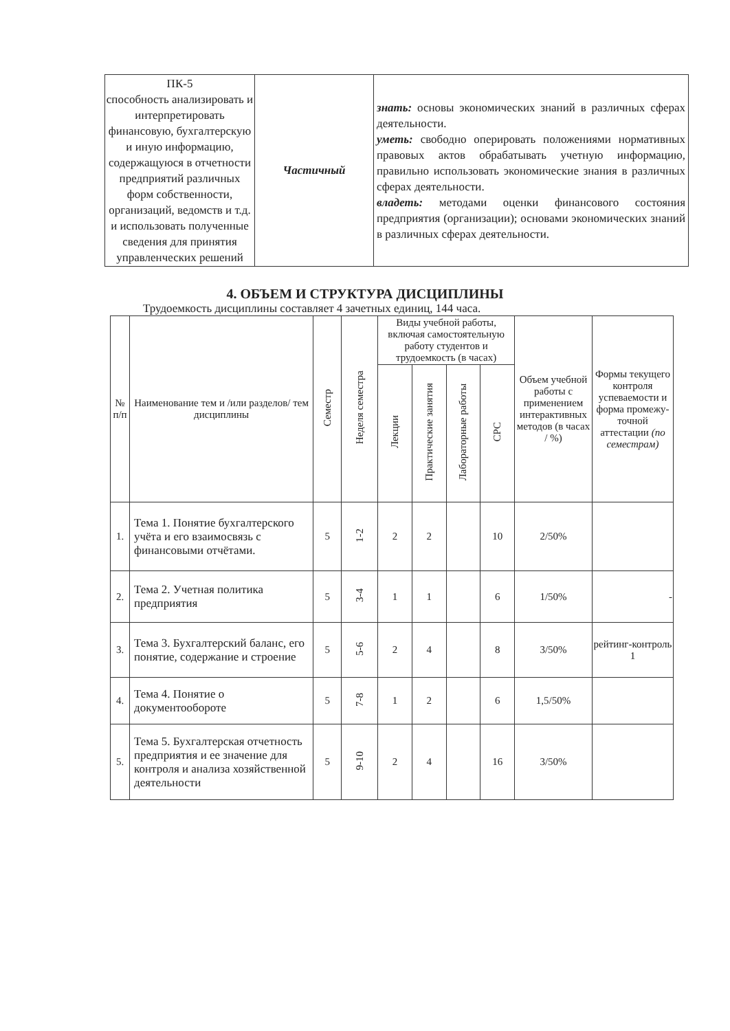| ПК-5 способность анализировать и интерпретировать финансовую, бухгалтерскую и иную информацию, содержащуюся в отчетности предприятий различных форм собственности, организаций, ведомств и т.д. и использовать полученные сведения для принятия управленческих решений | Частичный | знать: основы экономических знаний в различных сферах деятельности. уметь: свободно оперировать положениями нормативных правовых актов обрабатывать учетную информацию, правильно использовать экономические знания в различных сферах деятельности. владеть: методами оценки финансового состояния предприятия (организации); основами экономических знаний в различных сферах деятельности. |
4. ОБЪЕМ И СТРУКТУРА ДИСЦИПЛИНЫ
Трудоемкость дисциплины составляет 4 зачетных единиц, 144 часа.
| № п/п | Наименование тем и /или разделов/ тем дисциплины | Семестр | Неделя семестра | Виды учебной работы, включая самостоятельную работу студентов и трудоемкость (в часах) | | | | Объем учебной работы с применением интерактивных методов (в часах / %) | Формы текущего контроля успеваемости и форма промежу-точной аттестации (по семестрам) |
| --- | --- | --- | --- | --- | --- | --- | --- | --- | --- |
| | | | | Лекции | Практические занятия | Лабораторные работы | СРС | | |
| 1. | Тема 1. Понятие бухгалтерского учёта и его взаимосвязь с финансовыми отчётами. | 5 | 1-2 | 2 | 2 | | 10 | 2/50% | |
| 2. | Тема 2. Учетная политика предприятия | 5 | 3-4 | 1 | 1 | | 6 | 1/50% | - |
| 3. | Тема 3. Бухгалтерский баланс, его понятие, содержание и строение | 5 | 5-6 | 2 | 4 | | 8 | 3/50% | рейтинг-контроль 1 |
| 4. | Тема 4. Понятие о документообороте | 5 | 7-8 | 1 | 2 | | 6 | 1,5/50% | |
| 5. | Тема 5. Бухгалтерская отчетность предприятия и ее значение для контроля и анализа хозяйственной деятельности | 5 | 9-10 | 2 | 4 | | 16 | 3/50% | |